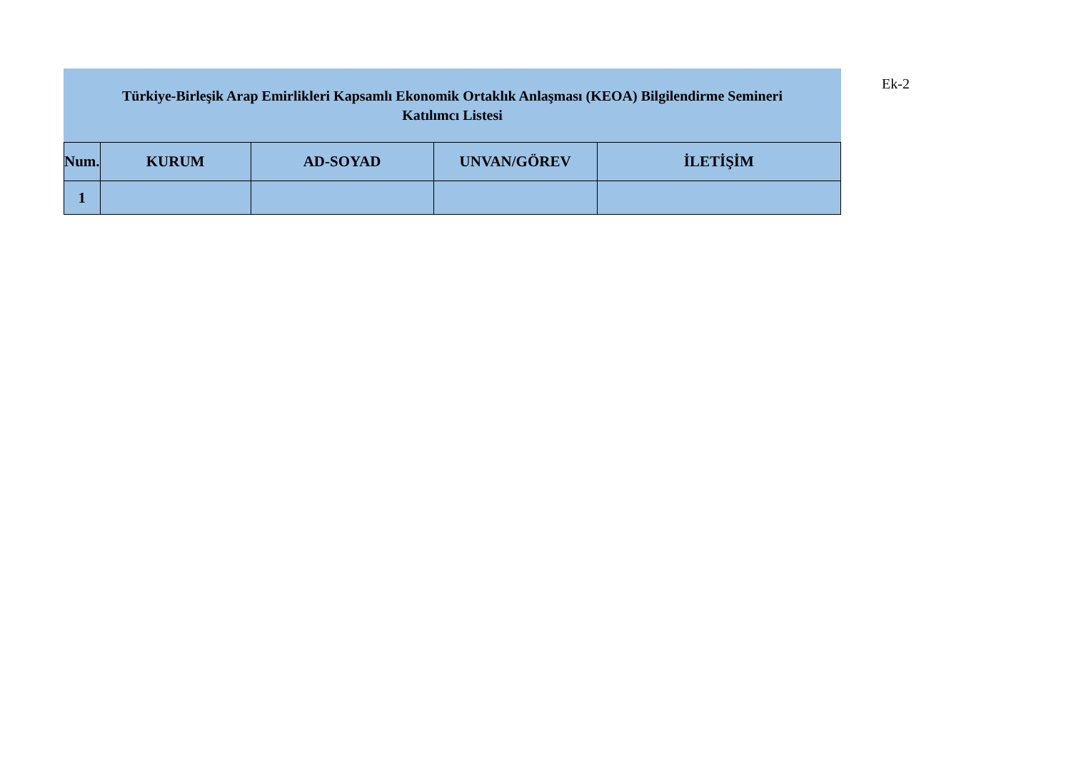Türkiye-Birleşik Arap Emirlikleri Kapsamlı Ekonomik Ortaklık Anlaşması (KEOA) Bilgilendirme Semineri
Katılımcı Listesi
| Num. | KURUM | AD-SOYAD | UNVAN/GÖREV | İLETİŞİM |
| --- | --- | --- | --- | --- |
| 1 | | | | |
Ek-2